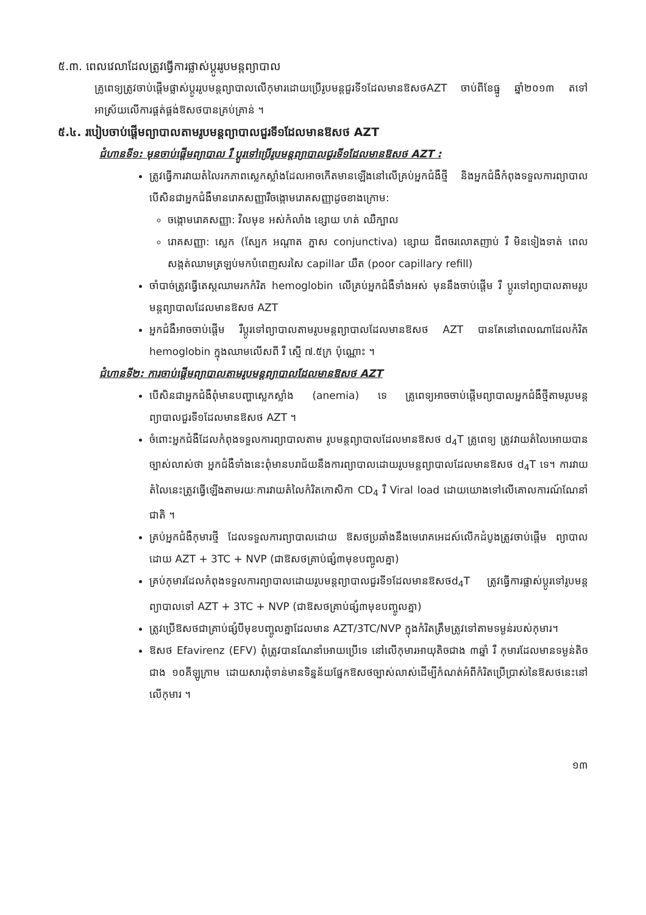៥.៣. ពេលវេលាដែលត្រូវធ្វើការផ្លាស់ប្តូររូបមន្តព្យាបាល
គ្រូពេទ្យត្រូវចាប់ផ្តើមផ្លាស់ប្តូររូបមន្តព្យាបាលលើកុមារដោយប្រើរូបមន្តជួរទី១ដែលមានឱសថAZT ចាប់ពីខែធ្នូ ឆ្នាំ២០១៣ តទៅអាស្រ័យលើការផ្គត់ផ្គង់ឱសថបានគ្រប់គ្រាន់ ។
៥.៤. របៀបចាប់ផ្តើមព្យាបាលតាមរូបមន្តព្យាបាលជួរទី១ដែលមានឱសថ AZT
ជំហានទី១: មុនចាប់ផ្តើមព្យាបាល រឺ ប្តូរទៅប្រើរូបមន្តព្យាបាលជួរទី១ដែលមានឱសថ AZT :
ត្រូវធ្វើការវាយតំលៃរកភាពស្លេកស្លាំងដែលអាចកើតមានឡើងនៅលើគ្រប់អ្នកជំងឺថ្មី និងអ្នកជំងឺកំពុងទទួលការព្យាបាលបើសិនជាអ្នកជំងឺមានរោគសញ្ញារឺចង្កោមរោគសញ្ញាដូចខាងក្រោម:
ចង្កោមរោគសញ្ញា: វិលមុខ អស់កំលាំង ខ្សោយ ហត់ ឈឺក្បាល
រោគសញ្ញា: ស្លេក (ស្បែក អណ្តាត ភ្នាស conjunctiva) ខ្សោយ ជីពចរលោតញាប់ រឺ មិនទៀងទាត់ ពេលសង្កត់ឈាមត្រឡប់មកបំពេញសរសៃ capillar យឺត (poor capillary refill)
ចាំបាច់ត្រូវធ្វើតេស្តឈាមរកកំរិត hemoglobin លើគ្រប់អ្នកជំងឺទាំងអស់ មុននឹងចាប់ផ្តើម រឺ ប្តូរទៅព្យាបាលតាមរូបមន្តព្យាបាលដែលមានឱសថ AZT
អ្នកជំងឺអាចចាប់ផ្តើម រឺប្តូរទៅព្យាបាលតាមរូបមន្តព្យាបាលដែលមានឱសថ AZT បានតែនៅពេលណាដែលកំរិត hemoglobin ក្នុងឈាមលើសពី រឺ ស្មើ ៧.៥ក្រ ប៉ុណ្ណោះ ។
ជំហានទី២: ការចាប់ផ្តើមព្យាបាលតាមរូបមន្តព្យាបាលដែលមានឱសថ AZT
បើសិនជាអ្នកជំងឺពុំមានបញ្ហាស្លេកស្លាំង (anemia) ទេ គ្រូពេទ្យអាចចាប់ផ្តើមព្យាបាលអ្នកជំងឺថ្មីតាមរូបមន្តព្យាបាលជួរទី១ដែលមានឱសថ AZT ។
ចំពោះអ្នកជំងឺដែលកំពុងទទួលការព្យាបាលតាម រូបមន្តព្យាបាលដែលមានឱសថ d<sub>4</sub>T គ្រូពេទ្យ ត្រូវវាយតំលៃអោយបានច្បាស់លាស់ថា អ្នកជំងឺទាំងនេះពុំមានបរាជ័យនឹងការព្យាបាលដោយរូបមន្តព្យាបាលដែលមានឱសថ d<sub>4</sub>T ទេ។ ការវាយតំលៃនេះត្រូវធ្វើឡើងតាមរយៈការវាយតំលៃកំរិតកោសិកា CD<sub>4</sub> រឺ Viral load ដោយយោងទៅលើគោលការណ៍ណែនាំជាតិ ។
គ្រប់អ្នកជំងឺកុមារថ្មី ដែលទទួលការព្យាបាលដោយ ឱសថប្រឆាំងនឹងមេរោគអេដស៍លើកដំបូងត្រូវចាប់ផ្តើម ព្យាបាលដោយ AZT + 3TC + NVP (ជាឱសថគ្រាប់ផ្សំ៣មុខបញ្ចូលគ្នា)
គ្រប់កុមារដែលកំពុងទទួលការព្យាបាលដោយរូបមន្តព្យាបាលជួរទី១ដែលមានឱសថd<sub>4</sub>T ត្រូវធ្វើការផ្លាស់ប្តូរទៅរូបមន្តព្យាបាលទៅ AZT + 3TC + NVP (ជាឱសថគ្រាប់ផ្សំ៣មុខបញ្ចូលគ្នា)
ត្រូវប្រើឱសថជាគ្រាប់ផ្សំបីមុខបញ្ចូលគ្នាដែលមាន AZT/3TC/NVP ក្នុងកំរិតត្រឹមត្រូវទៅតាមទម្ងន់របស់កុមារ។
ឱសថ Efavirenz (EFV) ពុំត្រូវបានណែនាំអោយប្រើទេ នៅលើកុមារអាយុតិចជាង ៣ឆ្នាំ រឺ កុមារដែលមានទម្ងន់តិចជាង ១០គីឡូក្រាម ដោយសារពុំទាន់មានទិន្នន័យផ្នែកឱសថច្បាស់លាស់ដើម្បីកំណត់អំពីកំរិតប្រើប្រាស់នៃឱសថនេះនៅលើកុមារ ។
១៣